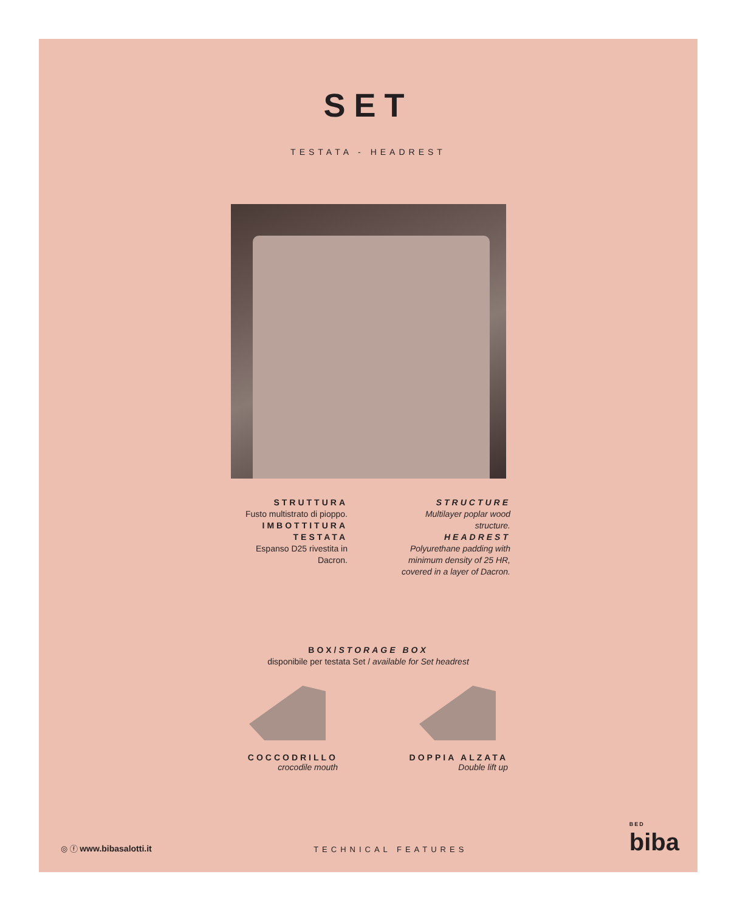SET
TESTATA - HEADREST
STRUTTURA
Fusto multistrato di pioppo.
IMBOTTITURA
TESTATA
Espanso D25 rivestita in Dacron.
STRUCTURE
Multilayer poplar wood structure.
HEADREST
Polyurethane padding with minimum density of 25 HR, covered in a layer of Dacron.
BOX/STORAGE BOX
disponibile per testata Set / available for Set headrest
COCCODRILLO
crocodile mouth
DOPPIA ALZATA
Double lift up
◎ ⓕ www.bibasalotti.it
TECHNICAL FEATURES
BED
biba